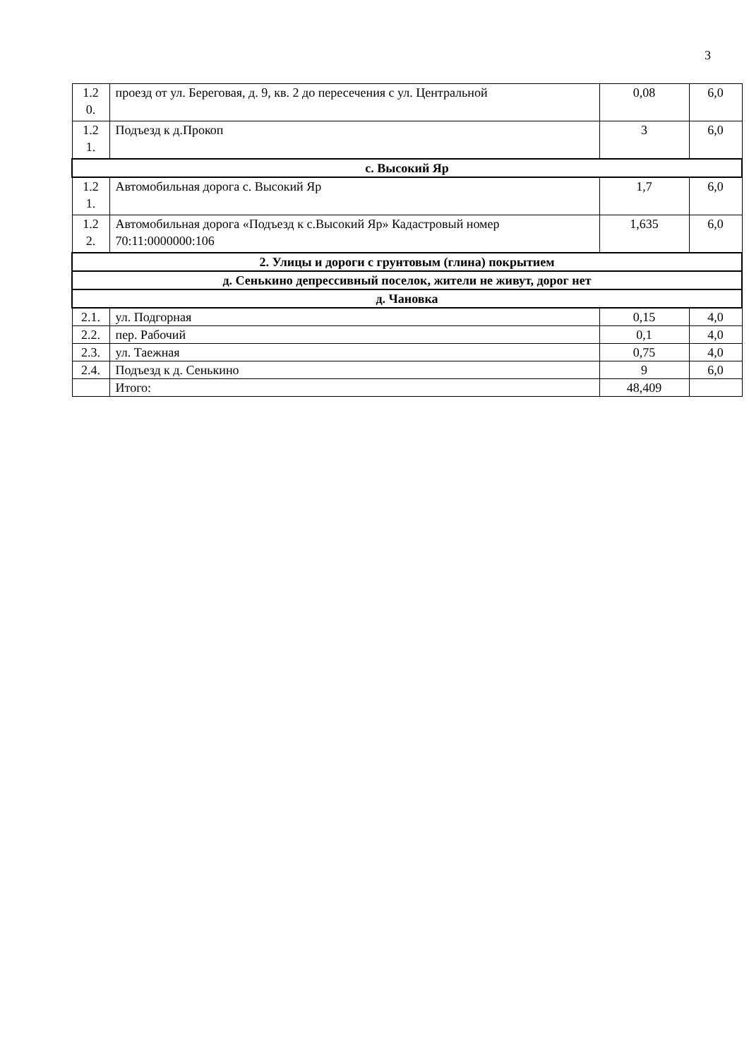3
| 1.2 0. | проезд от ул. Береговая, д. 9, кв. 2 до пересечения с ул. Центральной | 0,08 | 6,0 |
| 1.2 1. | Подъезд к д.Прокоп | 3 | 6,0 |
| с. Высокий Яр | | | |
| 1.2 1. | Автомобильная дорога с. Высокий Яр | 1,7 | 6,0 |
| 1.2 2. | Автомобильная дорога «Подъезд к с.Высокий Яр» Кадастровый номер 70:11:0000000:106 | 1,635 | 6,0 |
| 2. Улицы и дороги с грунтовым (глина) покрытием | | | |
| д. Сенькино депрессивный поселок, жители не живут, дорог нет | | | |
| д. Чановка | | | |
| 2.1. | ул. Подгорная | 0,15 | 4,0 |
| 2.2. | пер. Рабочий | 0,1 | 4,0 |
| 2.3. | ул. Таежная | 0,75 | 4,0 |
| 2.4. | Подъезд к д. Сенькино | 9 | 6,0 |
| | Итого: | 48,409 | |